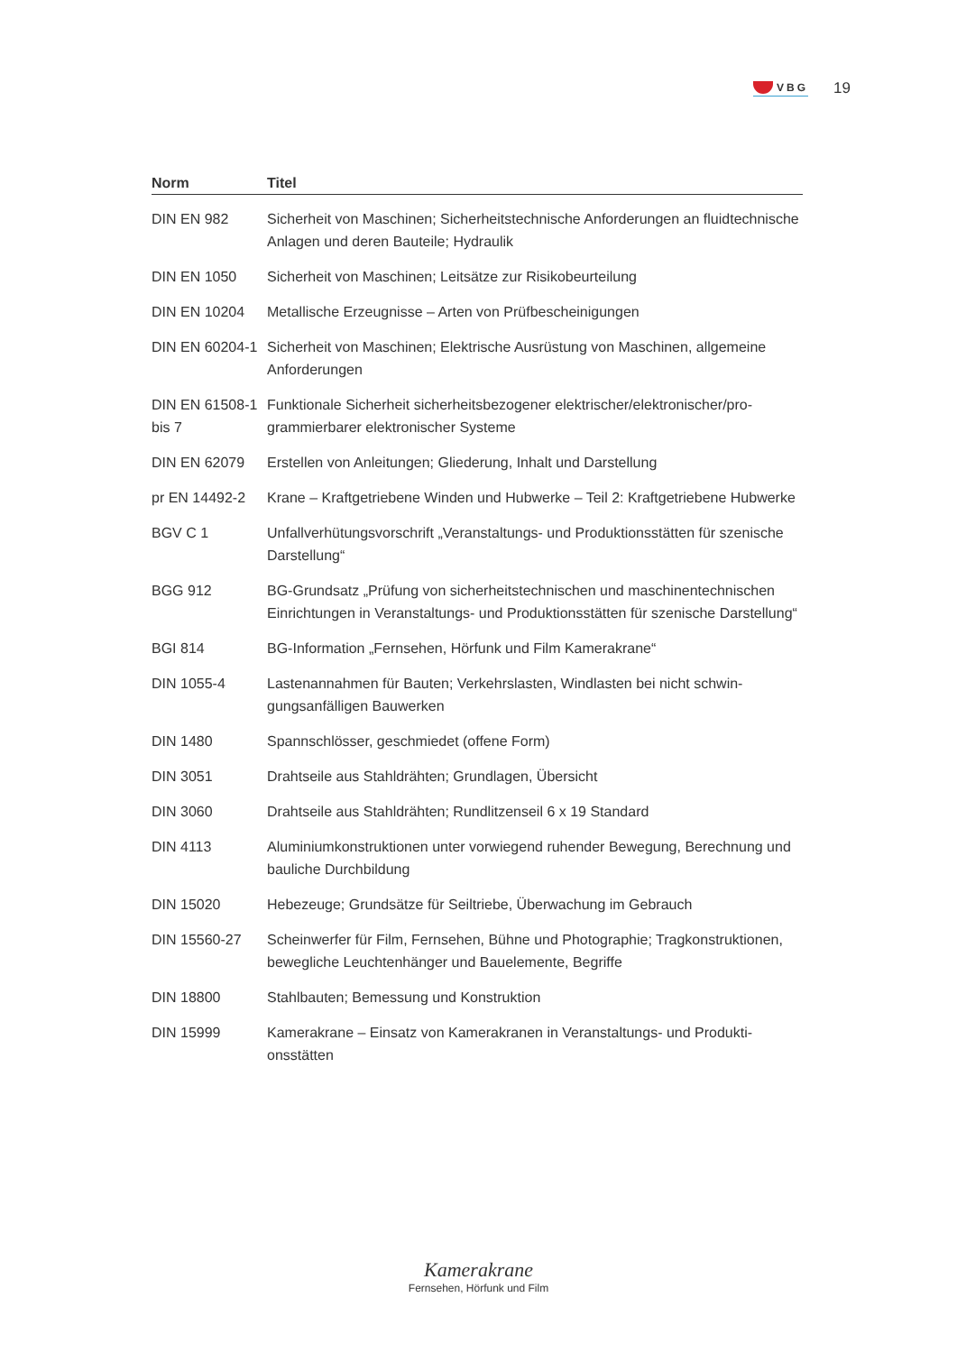VBG
19
| Norm | Titel |
| --- | --- |
| DIN EN 982 | Sicherheit von Maschinen; Sicherheitstechnische Anforderungen an fluid­technische Anlagen und deren Bauteile; Hydraulik |
| DIN EN 1050 | Sicherheit von Maschinen; Leitsätze zur Risikobeurteilung |
| DIN EN 10204 | Metallische Erzeugnisse – Arten von Prüfbescheinigungen |
| DIN EN 60204-1 | Sicherheit von Maschinen; Elektrische Ausrüstung von Maschinen, allgemeine Anforderungen |
| DIN EN 61508-1 bis 7 | Funktionale Sicherheit sicherheitsbezogener elektrischer/elektronischer/pro­grammierbarer elektronischer Systeme |
| DIN EN 62079 | Erstellen von Anleitungen; Gliederung, Inhalt und Darstellung |
| pr EN 14492-2 | Krane – Kraftgetriebene Winden und Hubwerke – Teil 2: Kraftgetriebene Hub­werke |
| BGV C 1 | Unfallverhütungsvorschrift „Veranstaltungs- und Produktionsstätten für szeni­sche Darstellung“ |
| BGG 912 | BG-Grundsatz „Prüfung von sicherheitstechnischen und maschinentechni­schen Einrichtungen in Veranstaltungs- und Produktionsstätten für szenische Darstellung“ |
| BGI 814 | BG-Information „Fernsehen, Hörfunk und Film Kamerakrane“ |
| DIN 1055-4 | Lastenannahmen für Bauten; Verkehrslasten, Windlasten bei nicht schwin­gungsanfälligen Bauwerken |
| DIN 1480 | Spannschlösser, geschmiedet (offene Form) |
| DIN 3051 | Drahtseile aus Stahldrähten; Grundlagen, Übersicht |
| DIN 3060 | Drahtseile aus Stahldrähten; Rundlitzenseil 6 x 19 Standard |
| DIN 4113 | Aluminiumkonstruktionen unter vorwiegend ruhender Bewegung, Berechnung und bauliche Durchbildung |
| DIN 15020 | Hebezeuge; Grundsätze für Seiltriebe, Überwachung im Gebrauch |
| DIN 15560-27 | Scheinwerfer für Film, Fernsehen, Bühne und Photographie; Tragkonstruktio­nen, bewegliche Leuchtenhänger und Bauelemente, Begriffe |
| DIN 18800 | Stahlbauten; Bemessung und Konstruktion |
| DIN 15999 | Kamerakrane – Einsatz von Kamerakranen in Veranstaltungs- und Produkti­onsstätten |
Kamerakrane
Fernsehen, Hörfunk und Film